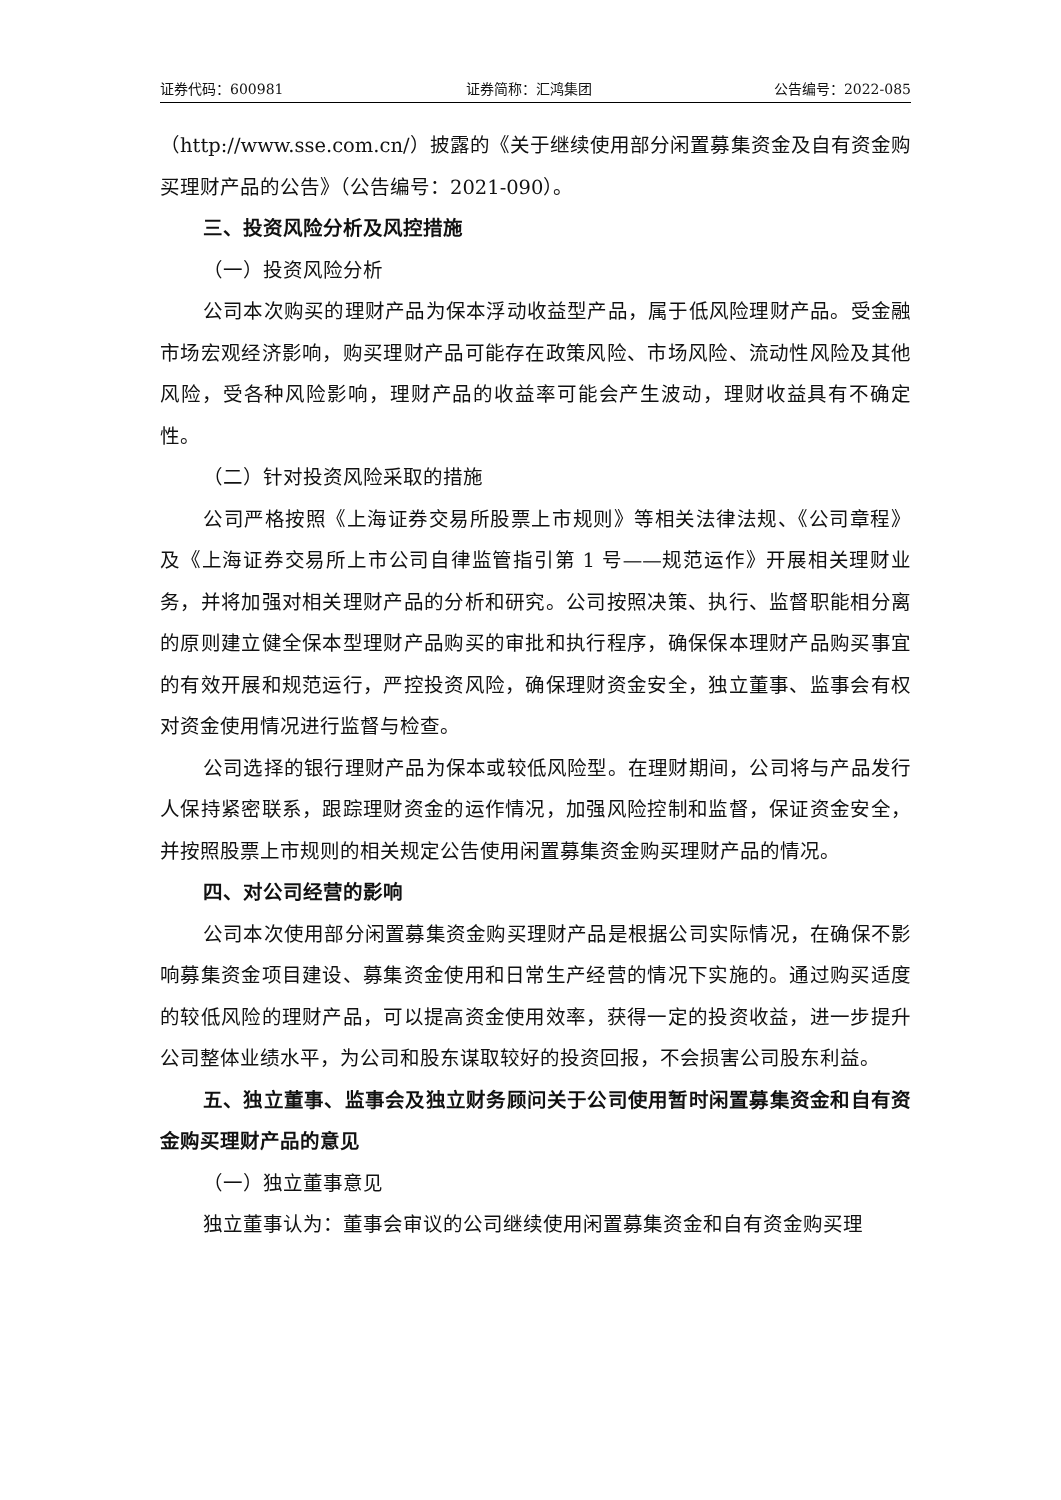证券代码：600981 证券简称：汇鸿集团 公告编号：2022-085
（http://www.sse.com.cn/）披露的《关于继续使用部分闲置募集资金及自有资金购买理财产品的公告》（公告编号：2021-090）。
三、投资风险分析及风控措施
（一）投资风险分析
公司本次购买的理财产品为保本浮动收益型产品，属于低风险理财产品。受金融市场宏观经济影响，购买理财产品可能存在政策风险、市场风险、流动性风险及其他风险，受各种风险影响，理财产品的收益率可能会产生波动，理财收益具有不确定性。
（二）针对投资风险采取的措施
公司严格按照《上海证券交易所股票上市规则》等相关法律法规、《公司章程》及《上海证券交易所上市公司自律监管指引第 1 号——规范运作》开展相关理财业务，并将加强对相关理财产品的分析和研究。公司按照决策、执行、监督职能相分离的原则建立健全保本型理财产品购买的审批和执行程序，确保保本理财产品购买事宜的有效开展和规范运行，严控投资风险，确保理财资金安全，独立董事、监事会有权对资金使用情况进行监督与检查。
公司选择的银行理财产品为保本或较低风险型。在理财期间，公司将与产品发行人保持紧密联系，跟踪理财资金的运作情况，加强风险控制和监督，保证资金安全，并按照股票上市规则的相关规定公告使用闲置募集资金购买理财产品的情况。
四、对公司经营的影响
公司本次使用部分闲置募集资金购买理财产品是根据公司实际情况，在确保不影响募集资金项目建设、募集资金使用和日常生产经营的情况下实施的。通过购买适度的较低风险的理财产品，可以提高资金使用效率，获得一定的投资收益，进一步提升公司整体业绩水平，为公司和股东谋取较好的投资回报，不会损害公司股东利益。
五、独立董事、监事会及独立财务顾问关于公司使用暂时闲置募集资金和自有资金购买理财产品的意见
（一）独立董事意见
独立董事认为：董事会审议的公司继续使用闲置募集资金和自有资金购买理